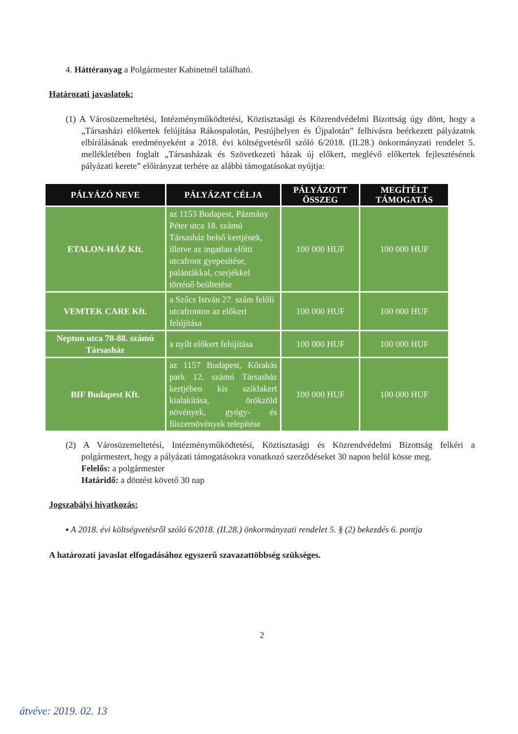4. Háttéranyag a Polgármester Kabinetnél található.
Határozati javaslatok:
(1) A Városüzemeltetési, Intézményműködtetési, Köztisztasági és Közrendvédelmi Bizottság úgy dönt, hogy a „Társasházi előkertek felújítása Rákospalotán, Pestújhelyen és Újpalotán” felhívásra beérkezett pályázatok elbírálásának eredményeként a 2018. évi költségvetésről szóló 6/2018. (II.28.) önkormányzati rendelet 5. mellékletében foglalt „Társasházak és Szövetkezeti házak új előkert, meglévő előkertek fejlesztésének pályázati kerete” előirányzat terhére az alábbi támogatásokat nyújtja:
| PÁLYÁZÓ NEVE | PÁLYÁZAT CÉLJA | PÁLYÁZOTT ÖSSZEG | MEGÍTÉLT TÁMOGATÁS |
| --- | --- | --- | --- |
| ETALON-HÁZ Kft. | az 1153 Budapest, Pázmány Péter utca 18. számú Társasház belső kertjének, illetve az ingatlan előtti utcafront gyepesítése, palántákkal, cserjékkel történő beültetése | 100 000 HUF | 100 000 HUF |
| VEMTEK CARE Kft. | a Szűcs István 27. szám felőli utcafronton az előkert felújítása | 100 000 HUF | 100 000 HUF |
| Neptun utca 78-88. számú Társasház | a nyílt előkert felújítása | 100 000 HUF | 100 000 HUF |
| BIF Budapest Kft. | az 1157 Budapest, Kőrakás park 12. számú Társasház kertjében kis sziklakert kialakítása, örökzöld növények, gyógy- és fűszernövények telepítése | 100 000 HUF | 100 000 HUF |
(2) A Városüzemeltetési, Intézményműködtetési, Köztisztasági és Közrendvédelmi Bizottság felkéri a polgármestert, hogy a pályázati támogatásokra vonatkozó szerződéseket 30 napon belül kösse meg.
Felelős: a polgármester
Határidő: a döntést követő 30 nap
Jogszabályi hivatkozás:
▪ A 2018. évi költségvetésről szóló 6/2018. (II.28.) önkormányzati rendelet 5. § (2) bekezdés 6. pontja
A határozati javaslat elfogadásához egyszerű szavazattöbbség szükséges.
2
átvéve: 2019. 02. 13